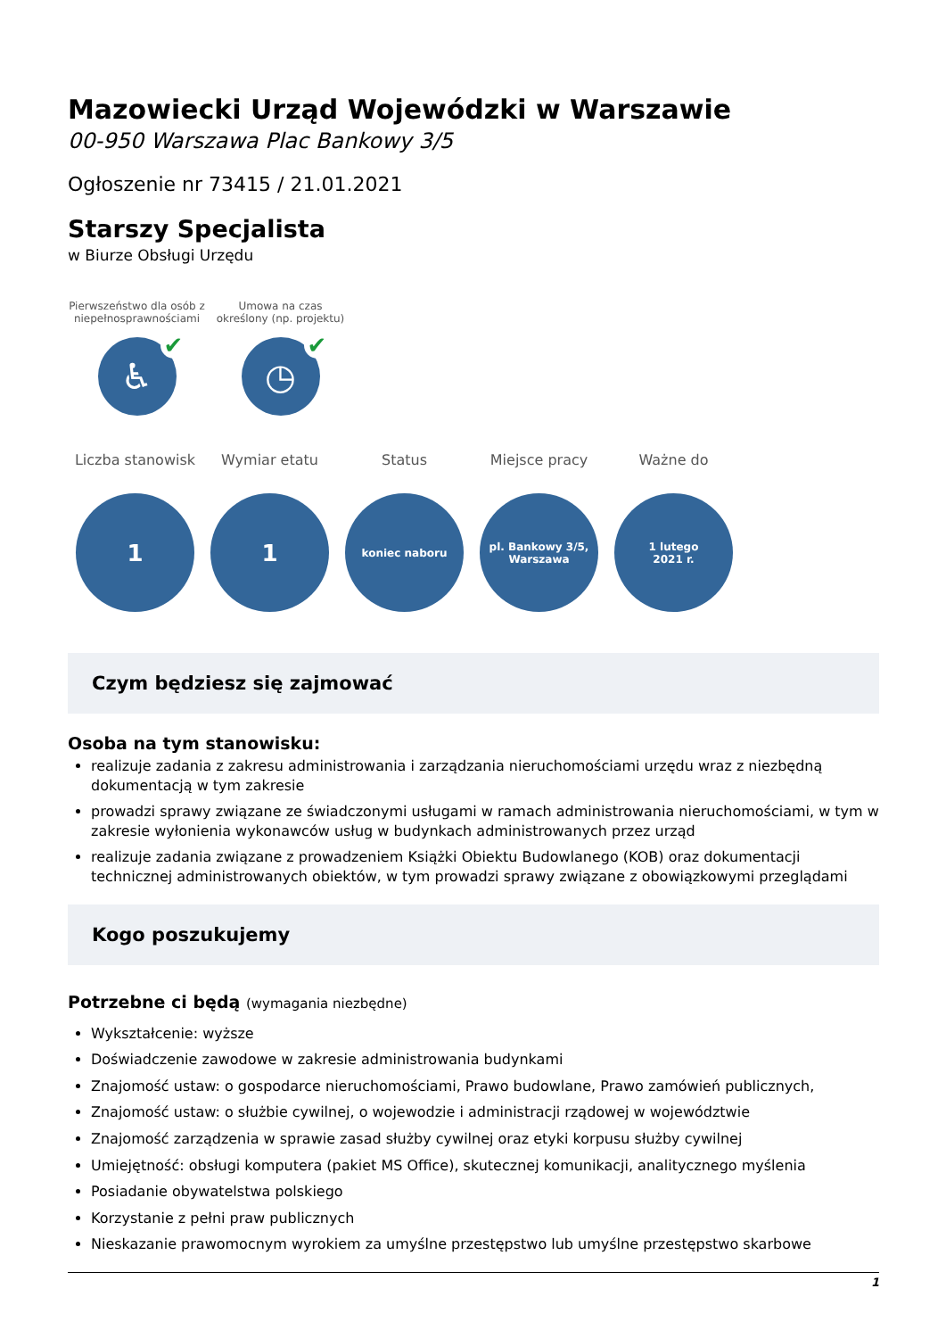Mazowiecki Urząd Wojewódzki w Warszawie
00-950 Warszawa Plac Bankowy 3/5
Ogłoszenie nr 73415 / 21.01.2021
Starszy Specjalista
w Biurze Obsługi Urzędu
Pierwszeństwo dla osób z niepełnosprawnościami
♿ ✔
Umowa na czas określony (np. projektu)
◷ ✔
Liczba stanowisk
1
Wymiar etatu
1
Status
koniec naboru
Miejsce pracy
pl. Bankowy 3/5,
Warszawa
Ważne do
1 lutego
2021 r.
Czym będziesz się zajmować
Osoba na tym stanowisku:
realizuje zadania z zakresu administrowania i zarządzania nieruchomościami urzędu wraz z niezbędną dokumentacją w tym zakresie
prowadzi sprawy związane ze świadczonymi usługami w ramach administrowania nieruchomościami, w tym w zakresie wyłonienia wykonawców usług w budynkach administrowanych przez urząd
realizuje zadania związane z prowadzeniem Książki Obiektu Budowlanego (KOB) oraz dokumentacji technicznej administrowanych obiektów, w tym prowadzi sprawy związane z obowiązkowymi przeglądami
Kogo poszukujemy
Potrzebne ci będą (wymagania niezbędne)
Wykształcenie: wyższe
Doświadczenie zawodowe w zakresie administrowania budynkami
Znajomość ustaw: o gospodarce nieruchomościami, Prawo budowlane, Prawo zamówień publicznych,
Znajomość ustaw: o służbie cywilnej, o wojewodzie i administracji rządowej w województwie
Znajomość zarządzenia w sprawie zasad służby cywilnej oraz etyki korpusu służby cywilnej
Umiejętność: obsługi komputera (pakiet MS Office), skutecznej komunikacji, analitycznego myślenia
Posiadanie obywatelstwa polskiego
Korzystanie z pełni praw publicznych
Nieskazanie prawomocnym wyrokiem za umyślne przestępstwo lub umyślne przestępstwo skarbowe
1